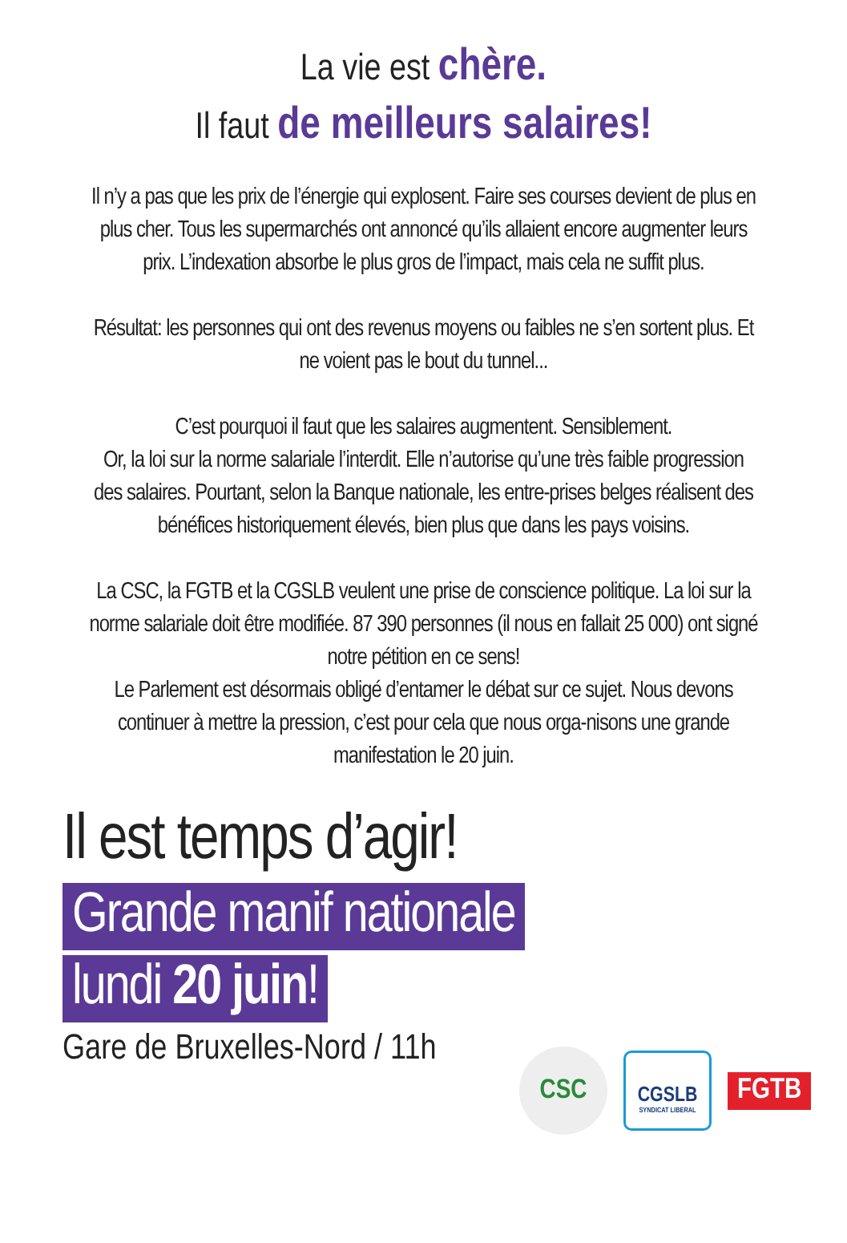La vie est chère.
Il faut de meilleurs salaires!
Il n’y a pas que les prix de l’énergie qui explosent. Faire ses courses devient de plus en plus cher. Tous les supermarchés ont annoncé qu’ils allaient encore augmenter leurs prix. L’indexation absorbe le plus gros de l’impact, mais cela ne suffit plus.
Résultat: les personnes qui ont des revenus moyens ou faibles ne s’en sortent plus. Et ne voient pas le bout du tunnel...
C’est pourquoi il faut que les salaires augmentent. Sensiblement.
Or, la loi sur la norme salariale l’interdit. Elle n’autorise qu’une très faible progression des salaires. Pourtant, selon la Banque nationale, les entre-prises belges réalisent des bénéfices historiquement élevés, bien plus que dans les pays voisins.
La CSC, la FGTB et la CGSLB veulent une prise de conscience politique. La loi sur la norme salariale doit être modifiée. 87 390 personnes (il nous en fallait 25 000) ont signé notre pétition en ce sens!
Le Parlement est désormais obligé d’entamer le débat sur ce sujet. Nous devons continuer à mettre la pression, c’est pour cela que nous orga-nisons une grande manifestation le 20 juin.
Il est temps d’agir!
Grande manif nationale
lundi 20 juin!
Gare de Bruxelles-Nord / 11h
CSC
CGSLB
SYNDICAT LIBERAL
FGTB